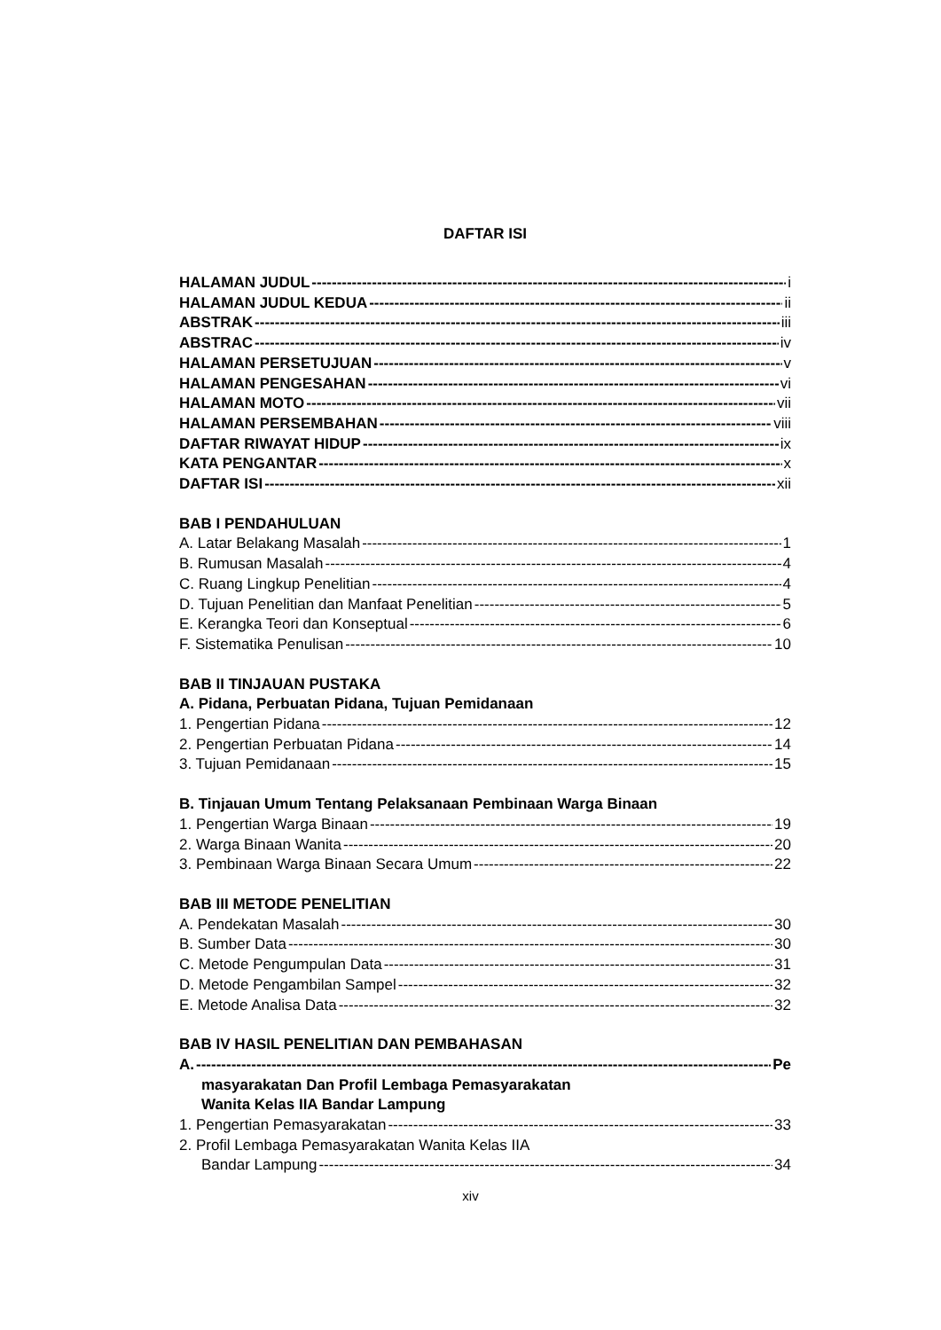DAFTAR ISI
HALAMAN JUDUL i
HALAMAN JUDUL KEDUA ii
ABSTRAK iii
ABSTRAC iv
HALAMAN PERSETUJUAN v
HALAMAN PENGESAHAN vi
HALAMAN MOTO vii
HALAMAN PERSEMBAHAN viii
DAFTAR RIWAYAT HIDUP ix
KATA PENGANTAR x
DAFTAR ISI xii
BAB I PENDAHULUAN
A. Latar Belakang Masalah 1
B. Rumusan Masalah 4
C. Ruang Lingkup Penelitian 4
D. Tujuan Penelitian dan Manfaat Penelitian 5
E. Kerangka Teori dan Konseptual 6
F. Sistematika Penulisan 10
BAB II TINJAUAN PUSTAKA
A. Pidana, Perbuatan Pidana, Tujuan Pemidanaan
1. Pengertian Pidana 12
2. Pengertian Perbuatan Pidana 14
3. Tujuan Pemidanaan 15
B. Tinjauan Umum Tentang Pelaksanaan Pembinaan Warga Binaan
1. Pengertian Warga Binaan 19
2. Warga Binaan Wanita 20
3. Pembinaan Warga Binaan Secara Umum 22
BAB III METODE PENELITIAN
A. Pendekatan Masalah 30
B. Sumber Data 30
C. Metode Pengumpulan Data 31
D. Metode Pengambilan Sampel 32
E. Metode Analisa Data 32
BAB IV HASIL PENELITIAN DAN PEMBAHASAN
A. Pe
masyarakatan Dan Profil Lembaga Pemasyarakatan
Wanita Kelas IIA Bandar Lampung
1. Pengertian Pemasyarakatan 33
2. Profil Lembaga Pemasyarakatan Wanita Kelas IIA
Bandar Lampung 34
xiv